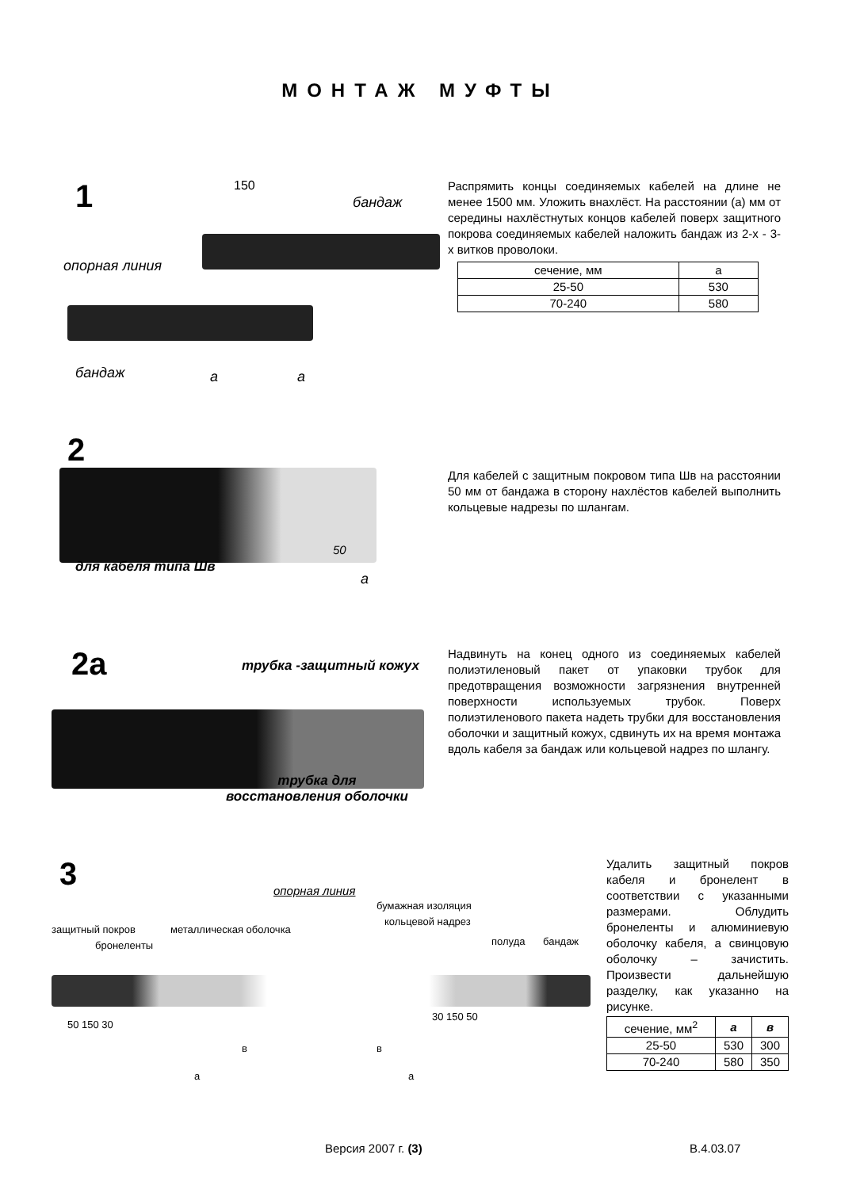МОНТАЖ МУФТЫ
1
150
бандаж
опорная линия
бандаж а а
Распрямить концы соединяемых кабелей на длине не менее 1500 мм. Уложить внахлёст. На расстоянии (а) мм от середины нахлёстнутых концов кабелей поверх защитного покрова соединяемых кабелей наложить бандаж из 2-х - 3-х витков проволоки.
| сечение, мм | а |
| 25-50 | 530 |
| 70-240 | 580 |
2
для кабеля типа Шв
50
а
Для кабелей с защитным покровом типа Шв на расстоянии 50 мм от бандажа в сторону нахлёстов кабелей выполнить кольцевые надрезы по шлангам.
2а
трубка -защитный кожух
трубка для
восстановления оболочки
Надвинуть на конец одного из соединяемых кабелей полиэтиленовый пакет от упаковки трубок для предотвращения возможности загрязнения внутренней поверхности используемых трубок. Поверх полиэтиленового пакета надеть трубки для восстановления оболочки и защитный кожух, сдвинуть их на время монтажа вдоль кабеля за бандаж или кольцевой надрез по шлангу.
3
опорная линия
бумажная изоляция
кольцевой надрез
защитный покров металлическая оболочка
бронеленты полуда бандаж
50 150 30
30 150 50
в в
а а
Удалить защитный покров кабеля и бронелент в соответствии с указанными размерами. Облудить бронеленты и алюминиевую оболочку кабеля, а свинцовую оболочку – зачистить. Произвести дальнейшую разделку, как указанно на рисунке.
| сечение, мм<sup>2</sup> | а | в |
| 25-50 | 530 | 300 |
| 70-240 | 580 | 350 |
Версия 2007 г. (3) В.4.03.07